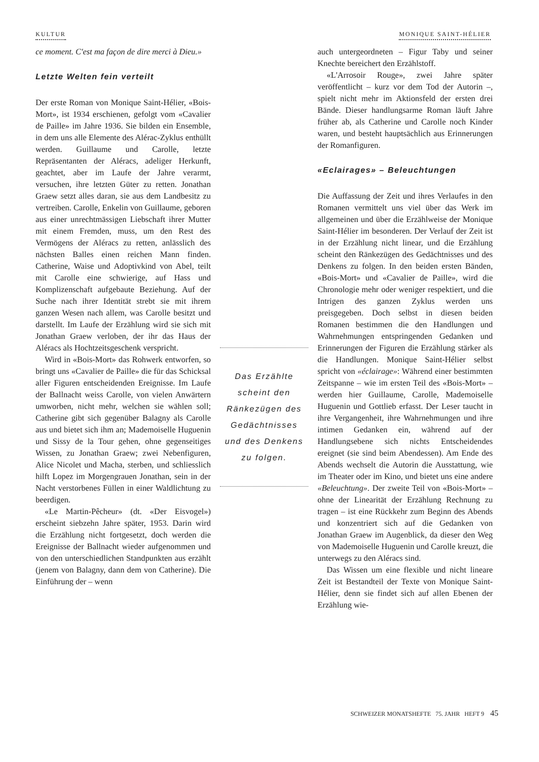KULTUR MONIQUE SAINT-HÉLIER
ce moment. C'est ma façon de dire merci à Dieu.»
Letzte Welten fein verteilt
Der erste Roman von Monique Saint-Hélier, «Bois-Mort», ist 1934 erschienen, gefolgt vom «Cavalier de Paille» im Jahre 1936. Sie bilden ein Ensemble, in dem uns alle Elemente des Alérac-Zyklus enthüllt werden. Guillaume und Carolle, letzte Repräsentanten der Aléracs, adeliger Herkunft, geachtet, aber im Laufe der Jahre verarmt, versuchen, ihre letzten Güter zu retten. Jonathan Graew setzt alles daran, sie aus dem Landbesitz zu vertreiben. Carolle, Enkelin von Guillaume, geboren aus einer unrechtmässigen Liebschaft ihrer Mutter mit einem Fremden, muss, um den Rest des Vermögens der Aléracs zu retten, anlässlich des nächsten Balles einen reichen Mann finden. Catherine, Waise und Adoptivkind von Abel, teilt mit Carolle eine schwierige, auf Hass und Komplizenschaft aufgebaute Beziehung. Auf der Suche nach ihrer Identität strebt sie mit ihrem ganzen Wesen nach allem, was Carolle besitzt und darstellt. Im Laufe der Erzählung wird sie sich mit Jonathan Graew verloben, der ihr das Haus der Aléracs als Hochtzeitsgeschenk verspricht.
Wird in «Bois-Mort» das Rohwerk entworfen, so bringt uns «Cavalier de Paille» die für das Schicksal aller Figuren entscheidenden Ereignisse. Im Laufe der Ballnacht weiss Carolle, von vielen Anwärtern umworben, nicht mehr, welchen sie wählen soll; Catherine gibt sich gegenüber Balagny als Carolle aus und bietet sich ihm an; Mademoiselle Huguenin und Sissy de la Tour gehen, ohne gegenseitiges Wissen, zu Jonathan Graew; zwei Nebenfiguren, Alice Nicolet und Macha, sterben, und schliesslich hilft Lopez im Morgengrauen Jonathan, sein in der Nacht verstorbenes Füllen in einer Waldlichtung zu beerdigen.
«Le Martin-Pêcheur» (dt. «Der Eisvogel») erscheint siebzehn Jahre später, 1953. Darin wird die Erzählung nicht fortgesetzt, doch werden die Ereignisse der Ballnacht wieder aufgenommen und von den unterschiedlichen Standpunkten aus erzählt (jenem von Balagny, dann dem von Catherine). Die Einführung der – wenn
Das Erzählte
scheint den
Ränkezügen des
Gedächtnisses
und des Denkens
zu folgen.
auch untergeordneten – Figur Taby und seiner Knechte bereichert den Erzählstoff.
«L'Arrosoir Rouge», zwei Jahre später veröffentlicht – kurz vor dem Tod der Autorin –, spielt nicht mehr im Aktionsfeld der ersten drei Bände. Dieser handlungsarme Roman läuft Jahre früher ab, als Catherine und Carolle noch Kinder waren, und besteht hauptsächlich aus Erinnerungen der Romanfiguren.
«Eclairages» – Beleuchtungen
Die Auffassung der Zeit und ihres Verlaufes in den Romanen vermittelt uns viel über das Werk im allgemeinen und über die Erzählweise der Monique Saint-Hélier im besonderen. Der Verlauf der Zeit ist in der Erzählung nicht linear, und die Erzählung scheint den Ränkezügen des Gedächtnisses und des Denkens zu folgen. In den beiden ersten Bänden, «Bois-Mort» und «Cavalier de Paille», wird die Chronologie mehr oder weniger respektiert, und die Intrigen des ganzen Zyklus werden uns preisgegeben. Doch selbst in diesen beiden Romanen bestimmen die den Handlungen und Wahrnehmungen entspringenden Gedanken und Erinnerungen der Figuren die Erzählung stärker als die Handlungen. Monique Saint-Hélier selbst spricht von «éclairage»: Während einer bestimmten Zeitspanne – wie im ersten Teil des «Bois-Mort» – werden hier Guillaume, Carolle, Mademoiselle Huguenin und Gottlieb erfasst. Der Leser taucht in ihre Vergangenheit, ihre Wahrnehmungen und ihre intimen Gedanken ein, während auf der Handlungsebene sich nichts Entscheidendes ereignet (sie sind beim Abendessen). Am Ende des Abends wechselt die Autorin die Ausstattung, wie im Theater oder im Kino, und bietet uns eine andere «Beleuchtung». Der zweite Teil von «Bois-Mort» – ohne der Linearität der Erzählung Rechnung zu tragen – ist eine Rückkehr zum Beginn des Abends und konzentriert sich auf die Gedanken von Jonathan Graew im Augenblick, da dieser den Weg von Mademoiselle Huguenin und Carolle kreuzt, die unterwegs zu den Aléracs sind.
Das Wissen um eine flexible und nicht lineare Zeit ist Bestandteil der Texte von Monique Saint-Hélier, denn sie findet sich auf allen Ebenen der Erzählung wie-
SCHWEIZER MONATSHEFTE 75. JAHR HEFT 9 45